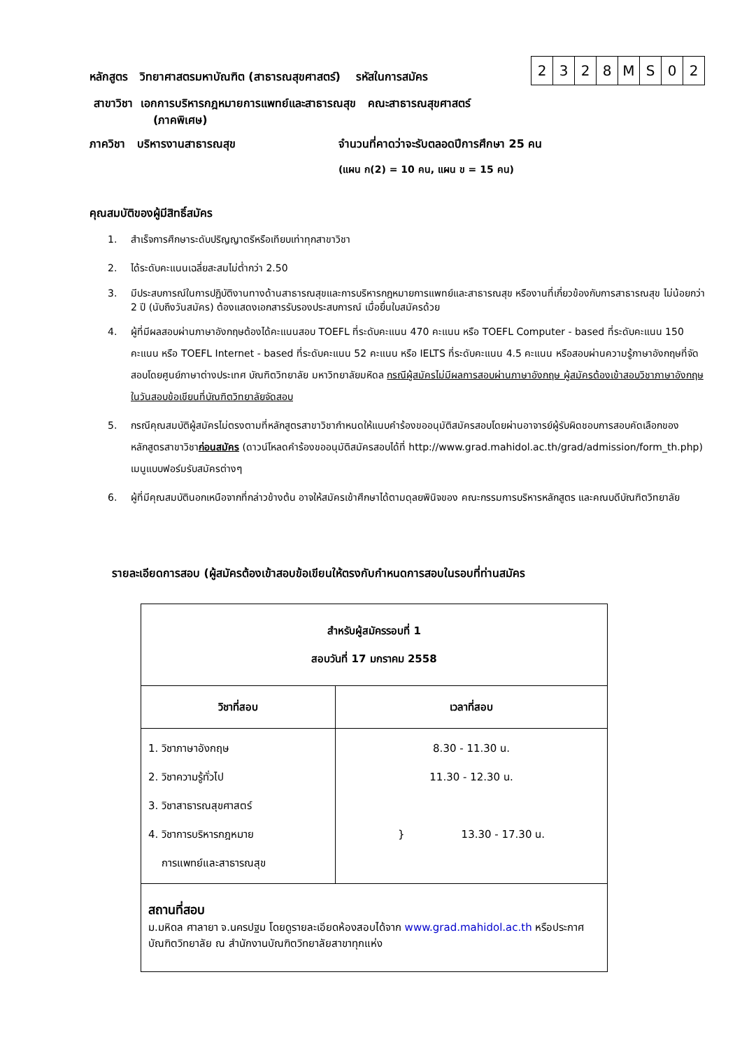หลักสูตร วิทยาศาสตรมหาบัณฑิต (สาธารณสุขศาสตร์) รหัสในการสมัคร
| 2 | 3 | 2 | 8 | M | S | 0 | 2 |
สาขาวิชา เอกการบริหารกฎหมายการแพทย์และสาธารณสุข คณะสาธารณสุขศาสตร์
(ภาคพิเศษ)
ภาควิชา บริหารงานสาธารณสุข จำนวนที่คาดว่าจะรับตลอดปีการศึกษา 25 คน
(แผน ก(2) = 10 คน, แผน ข = 15 คน)
คุณสมบัติของผู้มีสิทธิ์สมัคร
1. สำเร็จการศึกษาระดับปริญญาตรีหรือเทียบเท่าทุกสาขาวิชา
2. ได้ระดับคะแนนเฉลี่ยสะสมไม่ต่ำกว่า 2.50
3. มีประสบการณ์ในการปฏิบัติงานทางด้านสาธารณสุขและการบริหารกฎหมายการแพทย์และสาธารณสุข หรืองานที่เกี่ยวข้องกับการสาธารณสุข ไม่น้อยกว่า 2 ปี (นับถึงวันสมัคร) ต้องแสดงเอกสารรับรองประสบการณ์ เมื่อยื่นใบสมัครด้วย
4. ผู้ที่มีผลสอบผ่านภาษาอังกฤษต้องได้คะแนนสอบ TOEFL ที่ระดับคะแนน 470 คะแนน หรือ TOEFL Computer - based ที่ระดับคะแนน 150 คะแนน หรือ TOEFL Internet - based ที่ระดับคะแนน 52 คะแนน หรือ IELTS ที่ระดับคะแนน 4.5 คะแนน หรือสอบผ่านความรู้ภาษาอังกฤษที่จัดสอบโดยศูนย์ภาษาต่างประเทศ บัณฑิตวิทยาลัย มหาวิทยาลัยมหิดล กรณีผู้สมัครไม่มีผลการสอบผ่านภาษาอังกฤษ ผู้สมัครต้องเข้าสอบวิชาภาษาอังกฤษในวันสอบข้อเขียนที่บัณฑิตวิทยาลัยจัดสอบ
5. กรณีคุณสมบัติผู้สมัครไม่ตรงตามที่หลักสูตรสาขาวิชากำหนดให้แนบคำร้องขออนุมัติสมัครสอบโดยผ่านอาจารย์ผู้รับผิดชอบการสอบคัดเลือกของหลักสูตรสาขาวิชาก่อนสมัคร (ดาวน์โหลดคำร้องขออนุมัติสมัครสอบได้ที่ http://www.grad.mahidol.ac.th/grad/admission/form_th.php) เมนูแบบฟอร์มรับสมัครต่างๆ
6. ผู้ที่มีคุณสมบัตินอกเหนือจากที่กล่าวข้างต้น อาจให้สมัครเข้าศึกษาได้ตามดุลยพินิจของ คณะกรรมการบริหารหลักสูตร และคณบดีบัณฑิตวิทยาลัย
รายละเอียดการสอบ (ผู้สมัครต้องเข้าสอบข้อเขียนให้ตรงกับกำหนดการสอบในรอบที่ท่านสมัคร
| สำหรับผู้สมัครรอบที่ 1 สอบวันที่ 17 มกราคม 2558 | |
| --- | --- |
| วิชาที่สอบ | เวลาที่สอบ |
| 1. วิชาภาษาอังกฤษ 2. วิชาความรู้ทั่วไป 3. วิชาสาธารณสุขศาสตร์ 4. วิชาการบริหารกฎหมาย การแพทย์และสาธารณสุข | 8.30 - 11.30 น. 11.30 - 12.30 น. } 13.30 - 17.30 น. |
| สถานที่สอบ ม.มหิดล ศาลายา จ.นครปฐม โดยดูรายละเอียดห้องสอบได้จาก www.grad.mahidol.ac.th หรือประกาศบัณฑิตวิทยาลัย ณ สำนักงานบัณฑิตวิทยาลัยสาขาทุกแห่ง | |